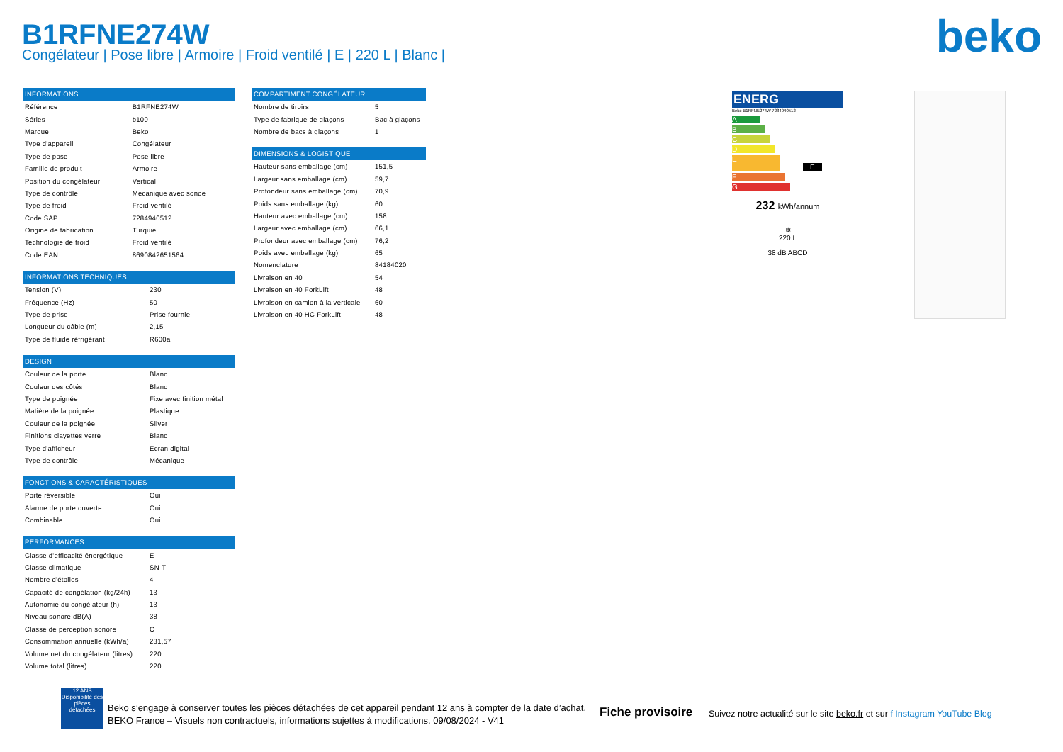B1RFNE274W
Congélateur | Pose libre | Armoire | Froid ventilé | E | 220 L | Blanc |
beko
| INFORMATIONS | |
| --- | --- |
| Référence | B1RFNE274W |
| Séries | b100 |
| Marque | Beko |
| Type d'appareil | Congélateur |
| Type de pose | Pose libre |
| Famille de produit | Armoire |
| Position du congélateur | Vertical |
| Type de contrôle | Mécanique avec sonde |
| Type de froid | Froid ventilé |
| Code SAP | 7284940512 |
| Origine de fabrication | Turquie |
| Technologie de froid | Froid ventilé |
| Code EAN | 8690842651564 |
| INFORMATIONS TECHNIQUES | |
| --- | --- |
| Tension (V) | 230 |
| Fréquence (Hz) | 50 |
| Type de prise | Prise fournie |
| Longueur du câble (m) | 2,15 |
| Type de fluide réfrigérant | R600a |
| DESIGN | |
| --- | --- |
| Couleur de la porte | Blanc |
| Couleur des côtés | Blanc |
| Type de poignée | Fixe avec finition métal |
| Matière de la poignée | Plastique |
| Couleur de la poignée | Silver |
| Finitions clayettes verre | Blanc |
| Type d'afficheur | Ecran digital |
| Type de contrôle | Mécanique |
| FONCTIONS & CARACTÉRISTIQUES | |
| --- | --- |
| Porte réversible | Oui |
| Alarme de porte ouverte | Oui |
| Combinable | Oui |
| PERFORMANCES | |
| --- | --- |
| Classe d'efficacité énergétique | E |
| Classe climatique | SN-T |
| Nombre d'étoiles | 4 |
| Capacité de congélation (kg/24h) | 13 |
| Autonomie du congélateur (h) | 13 |
| Niveau sonore dB(A) | 38 |
| Classe de perception sonore | C |
| Consommation annuelle (kWh/a) | 231,57 |
| Volume net du congélateur (litres) | 220 |
| Volume total (litres) | 220 |
| COMPARTIMENT CONGÉLATEUR | |
| --- | --- |
| Nombre de tiroirs | 5 |
| Type de fabrique de glaçons | Bac à glaçons |
| Nombre de bacs à glaçons | 1 |
| DIMENSIONS & LOGISTIQUE | |
| --- | --- |
| Hauteur sans emballage (cm) | 151,5 |
| Largeur sans emballage (cm) | 59,7 |
| Profondeur sans emballage (cm) | 70,9 |
| Poids sans emballage (kg) | 60 |
| Hauteur avec emballage (cm) | 158 |
| Largeur avec emballage (cm) | 66,1 |
| Profondeur avec emballage (cm) | 76,2 |
| Poids avec emballage (kg) | 65 |
| Nomenclature | 84184020 |
| Livraison en 40 | 54 |
| Livraison en 40 ForkLift | 48 |
| Livraison en camion à la verticale | 60 |
| Livraison en 40 HC ForkLift | 48 |
ENERG
Beko B1RFNE274W 7284940512
A
B
C
D
E E
F
G
232 kWh/annum
❄
220 L
38 dB ABCD
Beko s’engage à conserver toutes les pièces détachées de cet appareil pendant 12 ans à compter de la date d’achat.
BEKO France – Visuels non contractuels, informations sujettes à modifications. 09/08/2024 - V41
12 ANS
Disponibilité des pièces détachées
Fiche provisoire
Suivez notre actualité sur le site beko.fr et sur f Instagram YouTube Blog